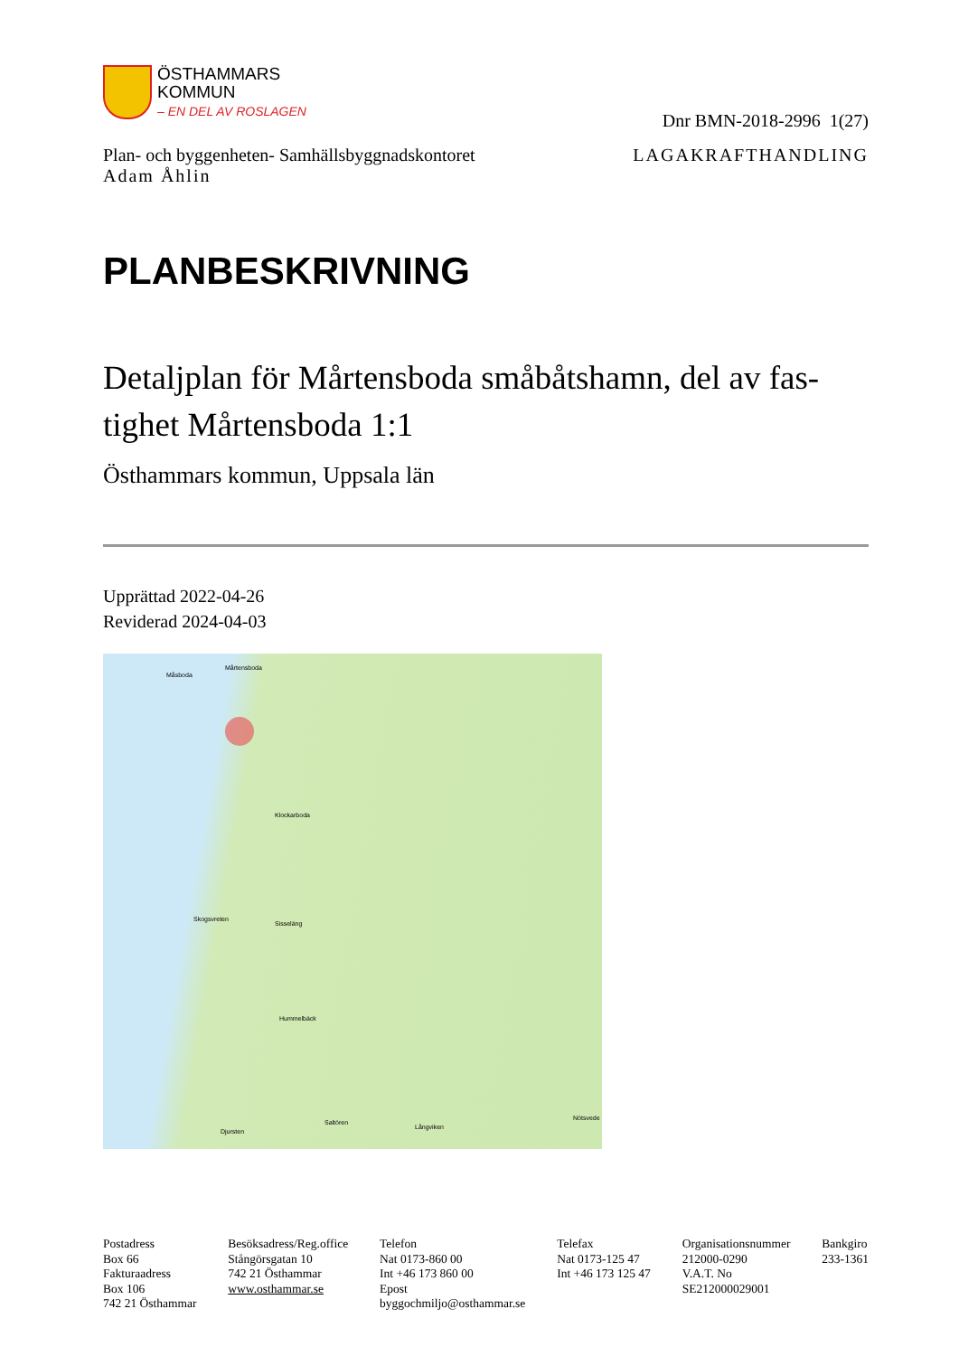ÖSTHAMMARS
KOMMUN
– EN DEL AV ROSLAGEN
Dnr BMN-2018-2996 1(27)
Plan- och byggenheten- Samhällsbyggnadskontoret
Adam Åhlin
LAGAKRAFTHANDLING
PLANBESKRIVNING
Detaljplan för Mårtensboda småbåtshamn, del av fas-tighet Mårtensboda 1:1
Östhammars kommun, Uppsala län
Upprättad 2022-04-26
Reviderad 2024-04-03
Mårtensboda
Måsboda
Klockarboda
Skogsvreten
Sisseläng
Hummelbäck
Djursten
Saltören
Långviken
Nötsvede
Postadress
Box 66
Fakturaadress
Box 106
742 21 Östhammar
Besöksadress/Reg.office
Stångörsgatan 10
742 21 Östhammar
www.osthammar.se
Telefon
Nat 0173-860 00
Int +46 173 860 00
Epost
byggochmiljo@osthammar.se
Telefax
Nat 0173-125 47
Int +46 173 125 47
Organisationsnummer
212000-0290
V.A.T. No
SE212000029001
Bankgiro
233-1361